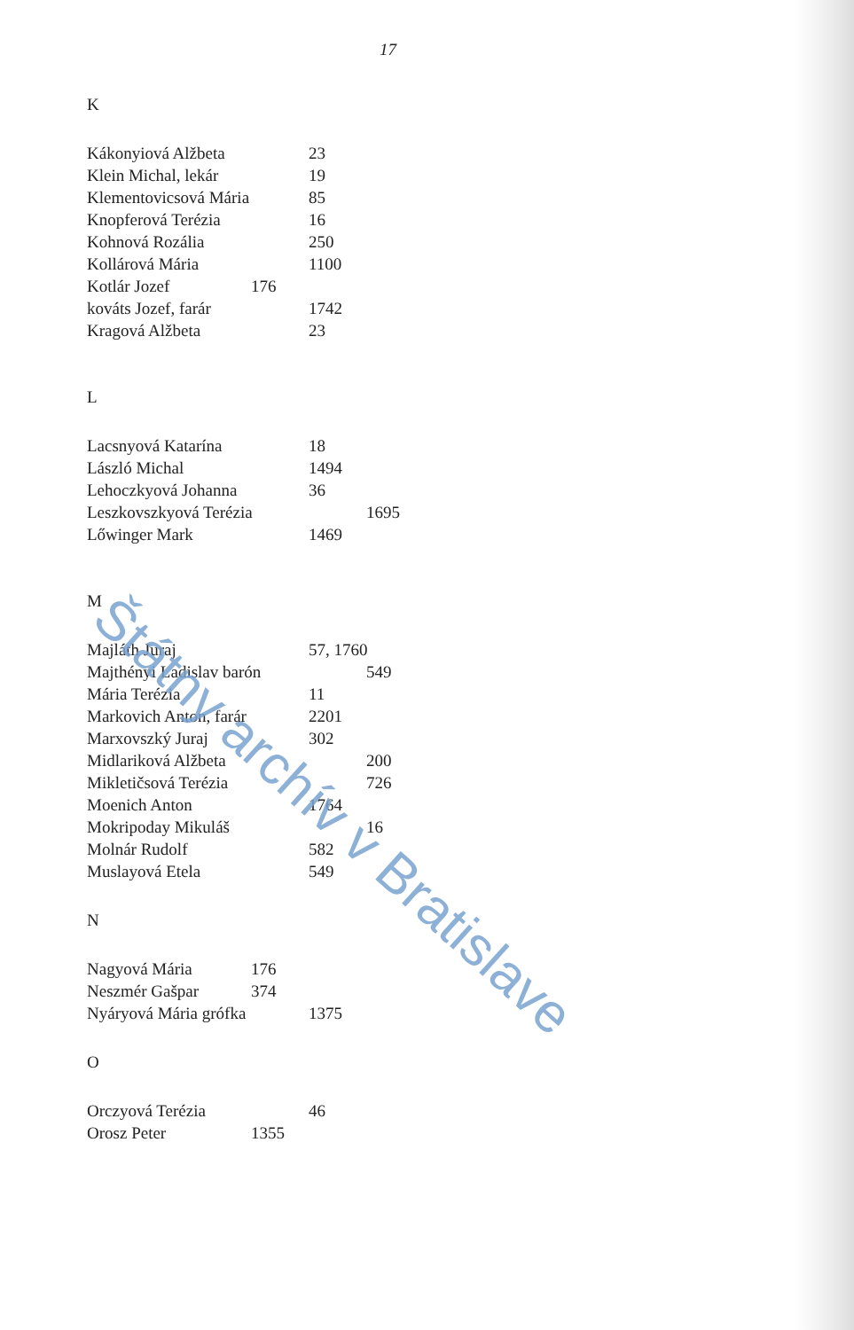17
K
Kákonyiová Alžbeta 23
Klein Michal, lekár 19
Klementovicsová Mária 85
Knopferová Terézia 16
Kohnová Rozália 250
Kollárová Mária 1100
Kotlár Jozef 176
kováts Jozef, farár 1742
Kragová Alžbeta 23
L
Lacsnyová Katarína 18
László Michal 1494
Lehoczkyová Johanna 36
Leszkovszkyová Terézia 1695
Lőwinger Mark 1469
M
Majláth Juraj 57, 1760
Majthényi Ladislav barón 549
Mária Terézia 11
Markovich Anton, farár 2201
Marxovszký Juraj 302
Midlariková Alžbeta 200
Mikletičsová Terézia 726
Moenich Anton 1764
Mokripoday Mikuláš 16
Molnár Rudolf 582
Muslayová Etela 549
N
Nagyová Mária 176
Neszmér Gašpar 374
Nyáryová Mária grófka 1375
O
Orczyová Terézia 46
Orosz Peter 1355
Štátny archív v Bratislave